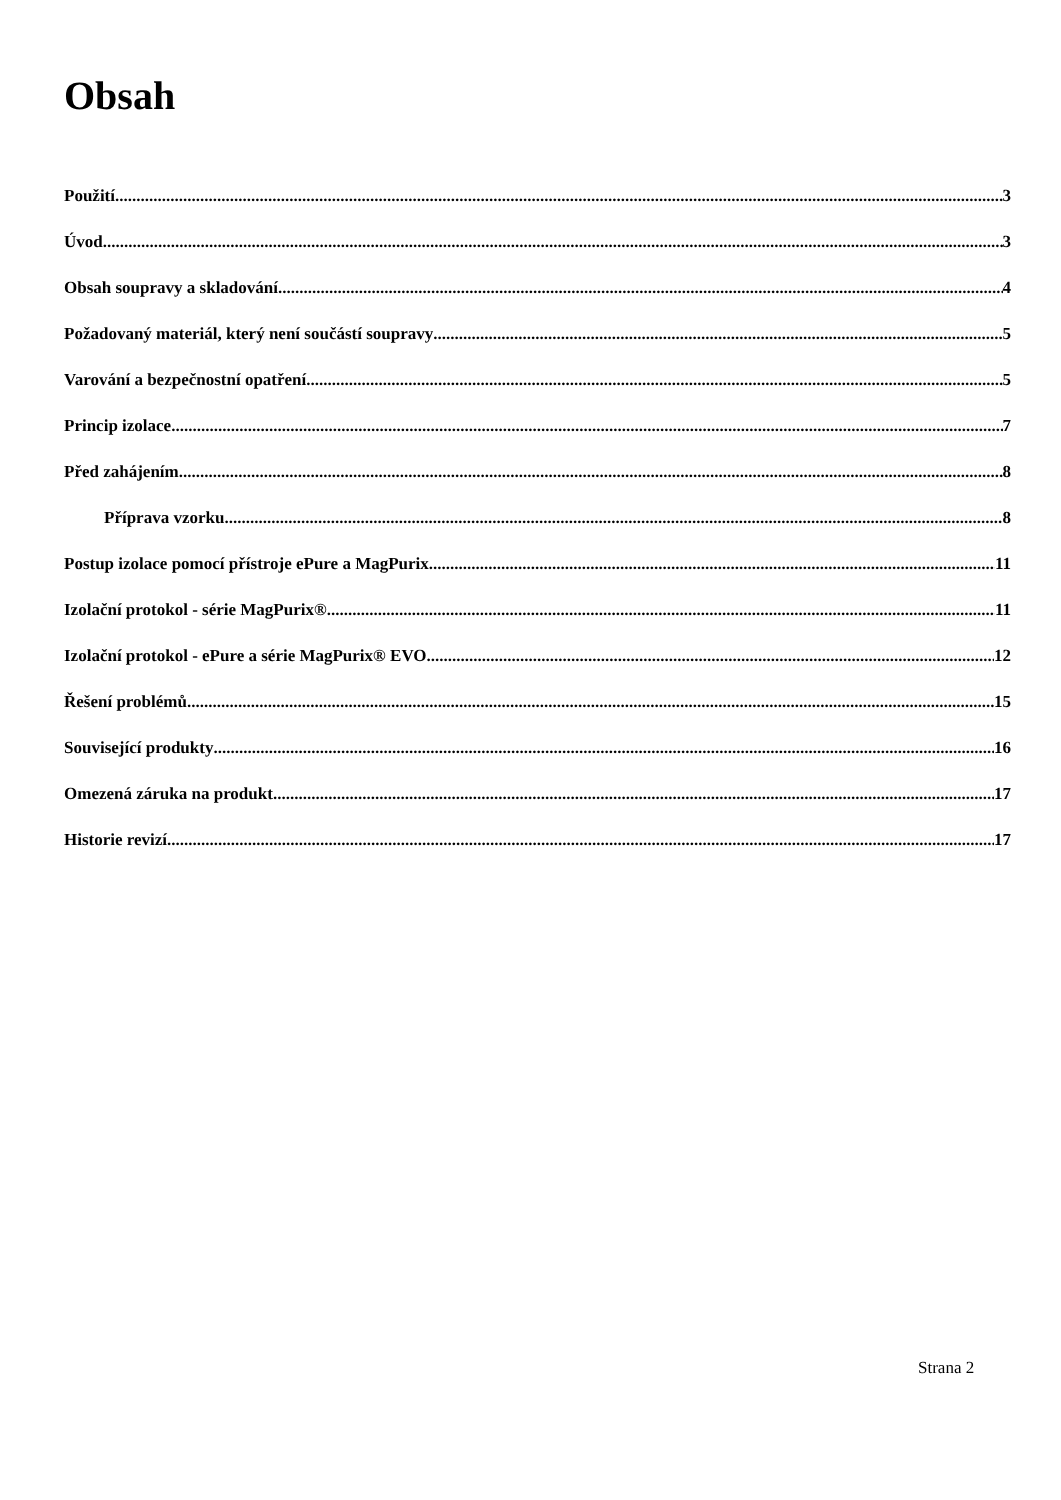Obsah
Použití 3
Úvod 3
Obsah soupravy a skladování 4
Požadovaný materiál, který není součástí soupravy 5
Varování a bezpečnostní opatření 5
Princip izolace 7
Před zahájením 8
Příprava vzorku 8
Postup izolace pomocí přístroje ePure a MagPurix 11
Izolační protokol - série MagPurix® 11
Izolační protokol - ePure a série MagPurix® EVO 12
Řešení problémů 15
Související produkty 16
Omezená záruka na produkt 17
Historie revizí 17
Strana 2